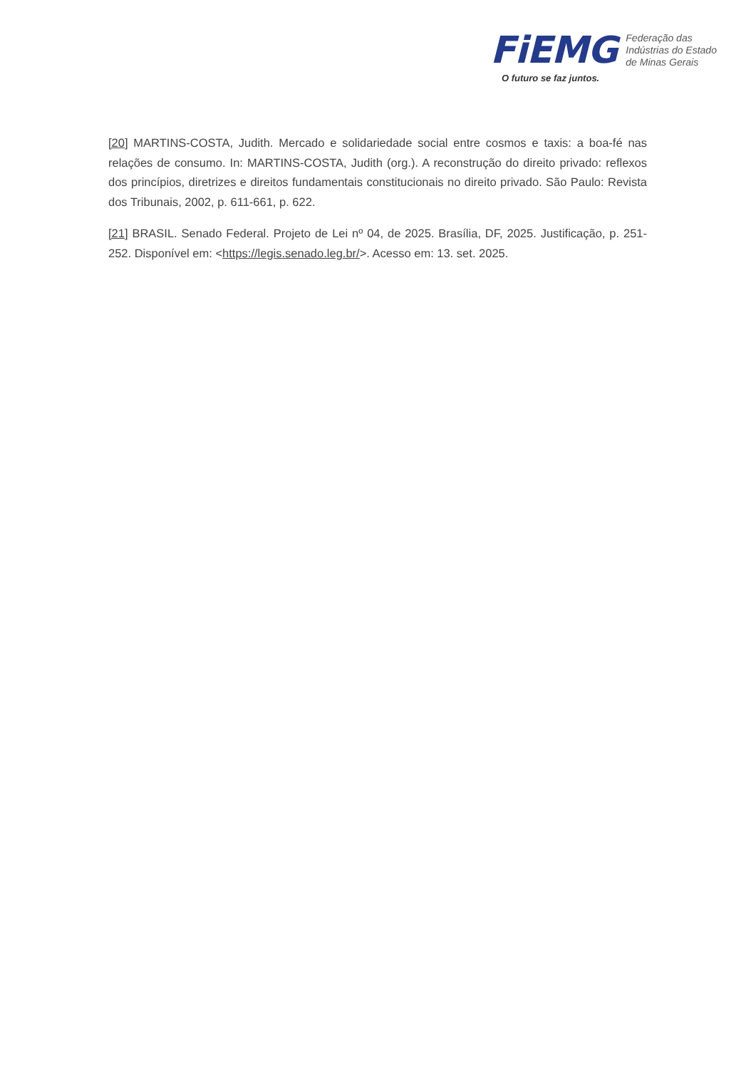FiEMG Federação das
Indústrias do Estado
de Minas Gerais
O futuro se faz juntos.
[20] MARTINS-COSTA, Judith. Mercado e solidariedade social entre cosmos e taxis: a boa-fé nas relações de consumo. In: MARTINS-COSTA, Judith (org.). A reconstrução do direito privado: reflexos dos princípios, diretrizes e direitos fundamentais constitucionais no direito privado. São Paulo: Revista dos Tribunais, 2002, p. 611-661, p. 622.
[21] BRASIL. Senado Federal. Projeto de Lei nº 04, de 2025. Brasília, DF, 2025. Justificação, p. 251-252. Disponível em: <https://legis.senado.leg.br/>. Acesso em: 13. set. 2025.